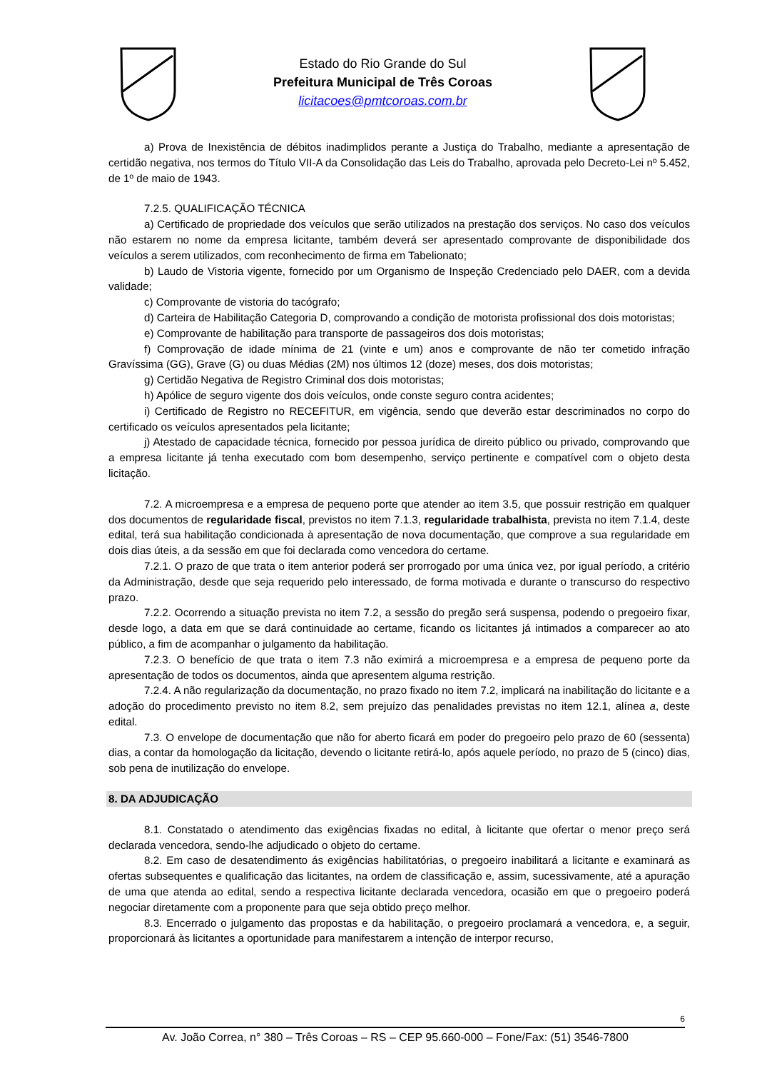Estado do Rio Grande do Sul
Prefeitura Municipal de Três Coroas
licitacoes@pmtcoroas.com.br
a) Prova de Inexistência de débitos inadimplidos perante a Justiça do Trabalho, mediante a apresentação de certidão negativa, nos termos do Título VII-A da Consolidação das Leis do Trabalho, aprovada pelo Decreto-Lei nº 5.452, de 1º de maio de 1943.
7.2.5. QUALIFICAÇÃO TÉCNICA
a) Certificado de propriedade dos veículos que serão utilizados na prestação dos serviços. No caso dos veículos não estarem no nome da empresa licitante, também deverá ser apresentado comprovante de disponibilidade dos veículos a serem utilizados, com reconhecimento de firma em Tabelionato;
b) Laudo de Vistoria vigente, fornecido por um Organismo de Inspeção Credenciado pelo DAER, com a devida validade;
c) Comprovante de vistoria do tacógrafo;
d) Carteira de Habilitação Categoria D, comprovando a condição de motorista profissional dos dois motoristas;
e) Comprovante de habilitação para transporte de passageiros dos dois motoristas;
f) Comprovação de idade mínima de 21 (vinte e um) anos e comprovante de não ter cometido infração Gravíssima (GG), Grave (G) ou duas Médias (2M) nos últimos 12 (doze) meses, dos dois motoristas;
g) Certidão Negativa de Registro Criminal dos dois motoristas;
h) Apólice de seguro vigente dos dois veículos, onde conste seguro contra acidentes;
i) Certificado de Registro no RECEFITUR, em vigência, sendo que deverão estar descriminados no corpo do certificado os veículos apresentados pela licitante;
j) Atestado de capacidade técnica, fornecido por pessoa jurídica de direito público ou privado, comprovando que a empresa licitante já tenha executado com bom desempenho, serviço pertinente e compatível com o objeto desta licitação.
7.2. A microempresa e a empresa de pequeno porte que atender ao item 3.5, que possuir restrição em qualquer dos documentos de regularidade fiscal, previstos no item 7.1.3, regularidade trabalhista, prevista no item 7.1.4, deste edital, terá sua habilitação condicionada à apresentação de nova documentação, que comprove a sua regularidade em dois dias úteis, a da sessão em que foi declarada como vencedora do certame.
7.2.1. O prazo de que trata o item anterior poderá ser prorrogado por uma única vez, por igual período, a critério da Administração, desde que seja requerido pelo interessado, de forma motivada e durante o transcurso do respectivo prazo.
7.2.2. Ocorrendo a situação prevista no item 7.2, a sessão do pregão será suspensa, podendo o pregoeiro fixar, desde logo, a data em que se dará continuidade ao certame, ficando os licitantes já intimados a comparecer ao ato público, a fim de acompanhar o julgamento da habilitação.
7.2.3. O benefício de que trata o item 7.3 não eximirá a microempresa e a empresa de pequeno porte da apresentação de todos os documentos, ainda que apresentem alguma restrição.
7.2.4. A não regularização da documentação, no prazo fixado no item 7.2, implicará na inabilitação do licitante e a adoção do procedimento previsto no item 8.2, sem prejuízo das penalidades previstas no item 12.1, alínea a, deste edital.
7.3. O envelope de documentação que não for aberto ficará em poder do pregoeiro pelo prazo de 60 (sessenta) dias, a contar da homologação da licitação, devendo o licitante retirá-lo, após aquele período, no prazo de 5 (cinco) dias, sob pena de inutilização do envelope.
8. DA ADJUDICAÇÃO
8.1. Constatado o atendimento das exigências fixadas no edital, à licitante que ofertar o menor preço será declarada vencedora, sendo-lhe adjudicado o objeto do certame.
8.2. Em caso de desatendimento ás exigências habilitatórias, o pregoeiro inabilitará a licitante e examinará as ofertas subsequentes e qualificação das licitantes, na ordem de classificação e, assim, sucessivamente, até a apuração de uma que atenda ao edital, sendo a respectiva licitante declarada vencedora, ocasião em que o pregoeiro poderá negociar diretamente com a proponente para que seja obtido preço melhor.
8.3. Encerrado o julgamento das propostas e da habilitação, o pregoeiro proclamará a vencedora, e, a seguir, proporcionará às licitantes a oportunidade para manifestarem a intenção de interpor recurso,
6
Av. João Correa, n° 380 – Três Coroas – RS – CEP 95.660-000 – Fone/Fax: (51) 3546-7800